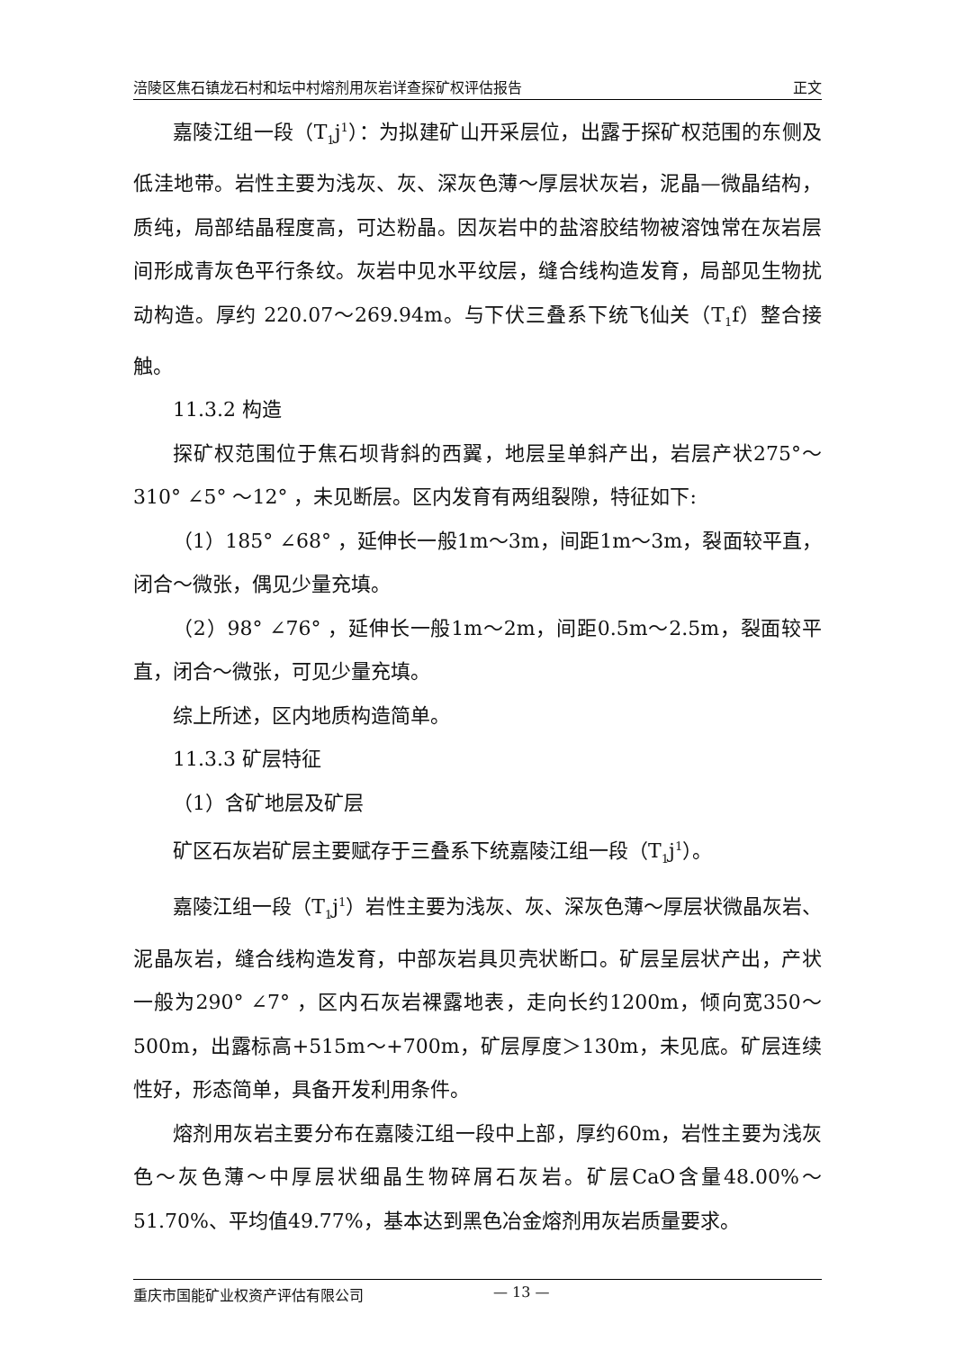涪陵区焦石镇龙石村和坛中村熔剂用灰岩详查探矿权评估报告 正文
嘉陵江组一段（T<sub>1</sub>j<sup>1</sup>）：为拟建矿山开采层位，出露于探矿权范围的东侧及低洼地带。岩性主要为浅灰、灰、深灰色薄～厚层状灰岩，泥晶—微晶结构，质纯，局部结晶程度高，可达粉晶。因灰岩中的盐溶胶结物被溶蚀常在灰岩层间形成青灰色平行条纹。灰岩中见水平纹层，缝合线构造发育，局部见生物扰动构造。厚约 220.07～269.94m。与下伏三叠系下统飞仙关（T<sub>1</sub>f）整合接触。
11.3.2 构造
探矿权范围位于焦石坝背斜的西翼，地层呈单斜产出，岩层产状275°～310° ∠5° ～12° ，未见断层。区内发育有两组裂隙，特征如下:
（1）185° ∠68° ，延伸长一般1m～3m，间距1m～3m，裂面较平直，闭合～微张，偶见少量充填。
（2）98° ∠76° ，延伸长一般1m～2m，间距0.5m～2.5m，裂面较平直，闭合～微张，可见少量充填。
综上所述，区内地质构造简单。
11.3.3 矿层特征
（1）含矿地层及矿层
矿区石灰岩矿层主要赋存于三叠系下统嘉陵江组一段（T<sub>1</sub>j<sup>1</sup>）。
嘉陵江组一段（T<sub>1</sub>j<sup>1</sup>）岩性主要为浅灰、灰、深灰色薄～厚层状微晶灰岩、泥晶灰岩，缝合线构造发育，中部灰岩具贝壳状断口。矿层呈层状产出，产状一般为290° ∠7° ，区内石灰岩裸露地表，走向长约1200m，倾向宽350～500m，出露标高+515m～+700m，矿层厚度＞130m，未见底。矿层连续性好，形态简单，具备开发利用条件。
熔剂用灰岩主要分布在嘉陵江组一段中上部，厚约60m，岩性主要为浅灰色～灰色薄～中厚层状细晶生物碎屑石灰岩。矿层CaO含量48.00%～51.70%、平均值49.77%，基本达到黑色冶金熔剂用灰岩质量要求。
重庆市国能矿业权资产评估有限公司 — 13 —